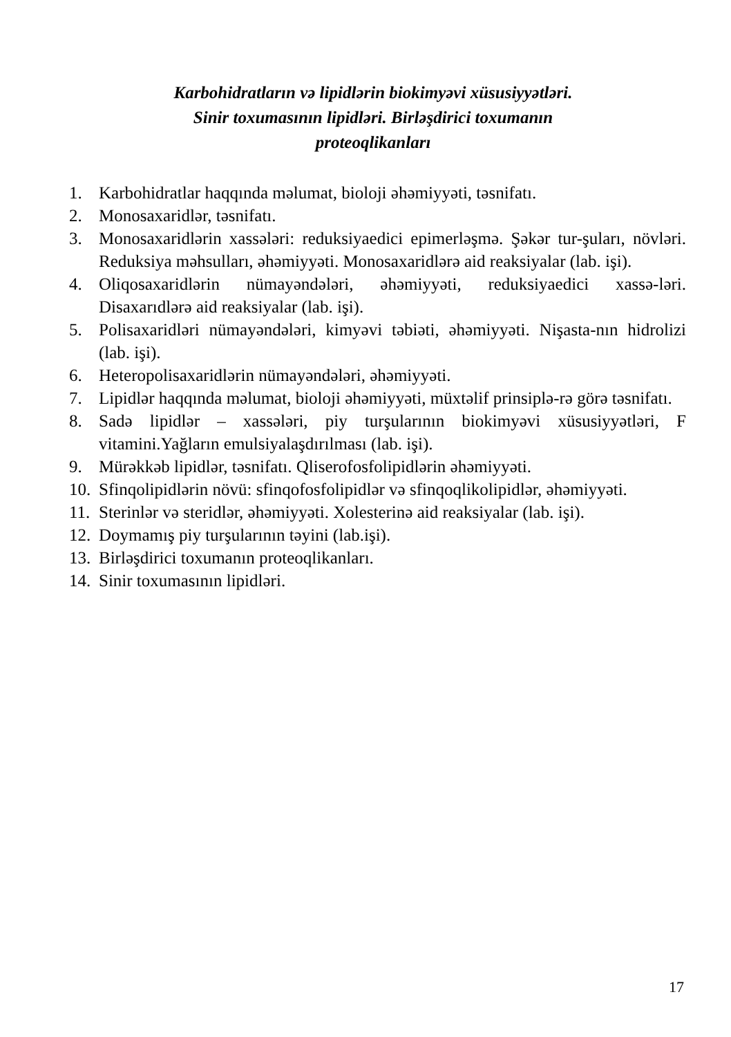Karbohidratların və lipidlərin biokimyəvi xüsusiyyətləri. Sinir toxumasının lipidləri. Birləşdirici toxumanın proteoqlikanları
1. Karbohidratlar haqqında məlumat, bioloji əhəmiyyəti, təsnifatı.
2. Monosaxaridlər, təsnifatı.
3. Monosaxaridlərin xassələri: reduksiyaedici epimerləşmə. Şəkər tur-şuları, növləri. Reduksiya məhsulları, əhəmiyyəti. Monosaxaridlərə aid reaksiyalar (lab. işi).
4. Oliqosaxaridlərin nümayəndələri, əhəmiyyəti, reduksiyaedici xassə-ləri. Disaxarıdlərə aid reaksiyalar (lab. işi).
5. Polisaxaridləri nümayəndələri, kimyəvi təbiəti, əhəmiyyəti. Nişasta-nın hidrolizi (lab. işi).
6. Heteropolisaxaridlərin nümayəndələri, əhəmiyyəti.
7. Lipidlər haqqında məlumat, bioloji əhəmiyyəti, müxtəlif prinsiplə-rə görə təsnifatı.
8. Sadə lipidlər – xassələri, piy turşularının biokimyəvi xüsusiyyətləri, F vitamini.Yağların emulsiyalaşdırılması (lab. işi).
9. Mürəkkəb lipidlər, təsnifatı. Qliserofosfolipidlərin əhəmiyyəti.
10. Sfinqolipidlərin növü: sfinqofosfolipidlər və sfinqoqlikolipidlər, əhəmiyyəti.
11. Sterinlər və steridlər, əhəmiyyəti. Xolesterinə aid reaksiyalar (lab. işi).
12. Doymamış piy turşularının təyini (lab.işi).
13. Birləşdirici toxumanın proteoqlikanları.
14. Sinir toxumasının lipidləri.
17